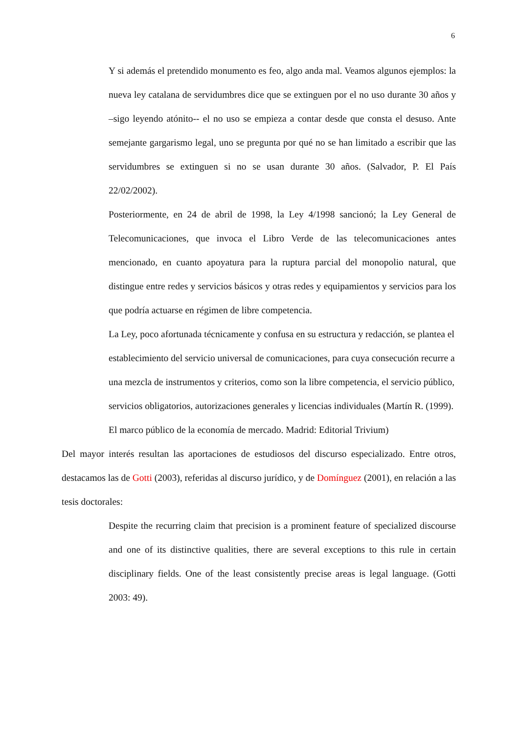6
Y si además el pretendido monumento es feo, algo anda mal. Veamos algunos ejemplos: la nueva ley catalana de servidumbres dice que se extinguen por el no uso durante 30 años y –sigo leyendo atónito-- el no uso se empieza a contar desde que consta el desuso. Ante semejante gargarismo legal, uno se pregunta por qué no se han limitado a escribir que las servidumbres se extinguen si no se usan durante 30 años. (Salvador, P. El País 22/02/2002).
Posteriormente, en 24 de abril de 1998, la Ley 4/1998 sancionó; la Ley General de Telecomunicaciones, que invoca el Libro Verde de las telecomunicaciones antes mencionado, en cuanto apoyatura para la ruptura parcial del monopolio natural, que distingue entre redes y servicios básicos y otras redes y equipamientos y servicios para los que podría actuarse en régimen de libre competencia.
La Ley, poco afortunada técnicamente y confusa en su estructura y redacción, se plantea el establecimiento del servicio universal de comunicaciones, para cuya consecución recurre a una mezcla de instrumentos y criterios, como son la libre competencia, el servicio público, servicios obligatorios, autorizaciones generales y licencias individuales (Martín R. (1999). El marco público de la economía de mercado. Madrid: Editorial Trivium)
Del mayor interés resultan las aportaciones de estudiosos del discurso especializado. Entre otros, destacamos las de Gotti (2003), referidas al discurso jurídico, y de Domínguez (2001), en relación a las tesis doctorales:
Despite the recurring claim that precision is a prominent feature of specialized discourse and one of its distinctive qualities, there are several exceptions to this rule in certain disciplinary fields. One of the least consistently precise areas is legal language. (Gotti 2003: 49).